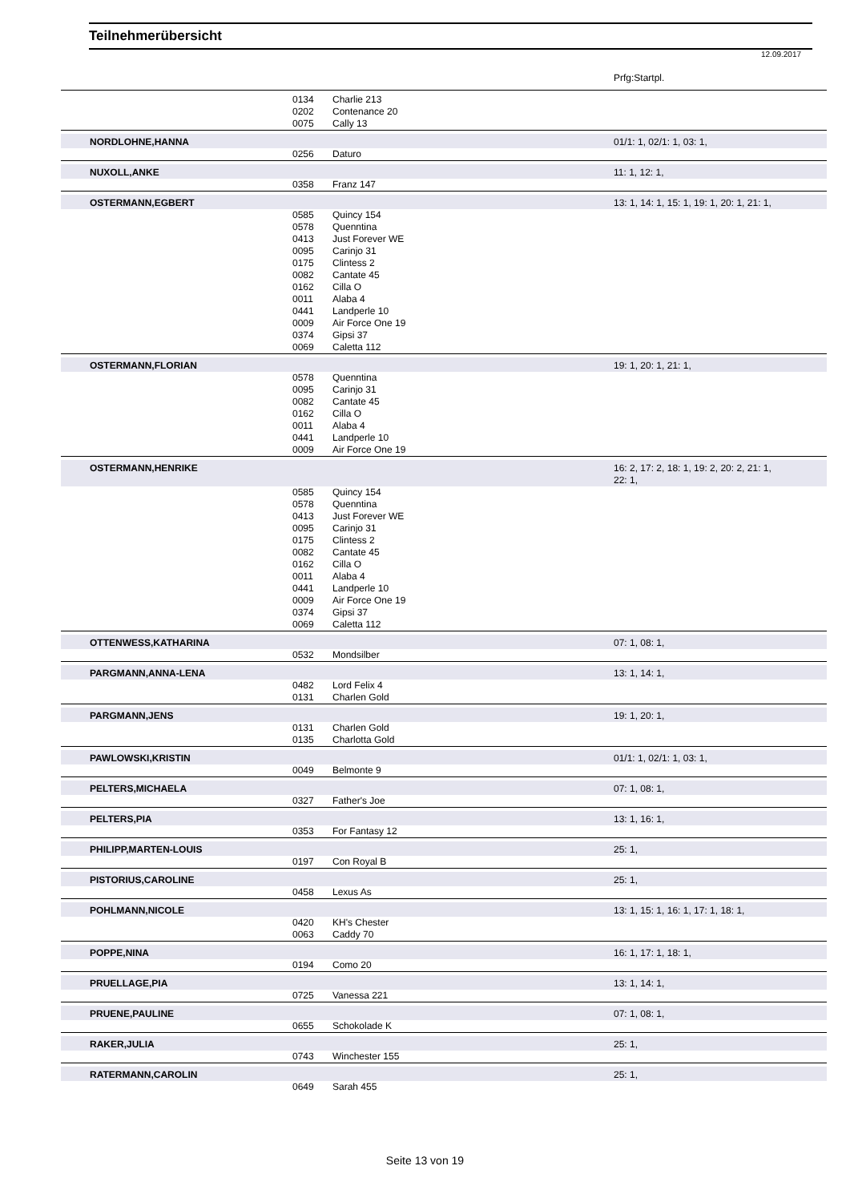Teilnehmerübersicht
12.09.2017
| | | | Prfg:Startpl. |
| | 0134 | Charlie 213 | |
| | 0202 | Contenance 20 | |
| | 0075 | Cally 13 | |
| NORDLOHNE,HANNA | | | 01/1: 1, 02/1: 1, 03: 1, |
| | 0256 | Daturo | |
| NUXOLL,ANKE | | | 11: 1, 12: 1, |
| | 0358 | Franz 147 | |
| OSTERMANN,EGBERT | | | 13: 1, 14: 1, 15: 1, 19: 1, 20: 1, 21: 1, |
| | 0585 | Quincy 154 | |
| | 0578 | Quenntina | |
| | 0413 | Just Forever WE | |
| | 0095 | Carinjo 31 | |
| | 0175 | Clintess 2 | |
| | 0082 | Cantate 45 | |
| | 0162 | Cilla O | |
| | 0011 | Alaba 4 | |
| | 0441 | Landperle 10 | |
| | 0009 | Air Force One 19 | |
| | 0374 | Gipsi 37 | |
| | 0069 | Caletta 112 | |
| OSTERMANN,FLORIAN | | | 19: 1, 20: 1, 21: 1, |
| | 0578 | Quenntina | |
| | 0095 | Carinjo 31 | |
| | 0082 | Cantate 45 | |
| | 0162 | Cilla O | |
| | 0011 | Alaba 4 | |
| | 0441 | Landperle 10 | |
| | 0009 | Air Force One 19 | |
| OSTERMANN,HENRIKE | | | 16: 2, 17: 2, 18: 1, 19: 2, 20: 2, 21: 1, 22: 1, |
| | 0585 | Quincy 154 | |
| | 0578 | Quenntina | |
| | 0413 | Just Forever WE | |
| | 0095 | Carinjo 31 | |
| | 0175 | Clintess 2 | |
| | 0082 | Cantate 45 | |
| | 0162 | Cilla O | |
| | 0011 | Alaba 4 | |
| | 0441 | Landperle 10 | |
| | 0009 | Air Force One 19 | |
| | 0374 | Gipsi 37 | |
| | 0069 | Caletta 112 | |
| OTTENWESS,KATHARINA | | | 07: 1, 08: 1, |
| | 0532 | Mondsilber | |
| PARGMANN,ANNA-LENA | | | 13: 1, 14: 1, |
| | 0482 | Lord Felix 4 | |
| | 0131 | Charlen Gold | |
| PARGMANN,JENS | | | 19: 1, 20: 1, |
| | 0131 | Charlen Gold | |
| | 0135 | Charlotta Gold | |
| PAWLOWSKI,KRISTIN | | | 01/1: 1, 02/1: 1, 03: 1, |
| | 0049 | Belmonte 9 | |
| PELTERS,MICHAELA | | | 07: 1, 08: 1, |
| | 0327 | Father's Joe | |
| PELTERS,PIA | | | 13: 1, 16: 1, |
| | 0353 | For Fantasy 12 | |
| PHILIPP,MARTEN-LOUIS | | | 25: 1, |
| | 0197 | Con Royal B | |
| PISTORIUS,CAROLINE | | | 25: 1, |
| | 0458 | Lexus As | |
| POHLMANN,NICOLE | | | 13: 1, 15: 1, 16: 1, 17: 1, 18: 1, |
| | 0420 | KH's Chester | |
| | 0063 | Caddy 70 | |
| POPPE,NINA | | | 16: 1, 17: 1, 18: 1, |
| | 0194 | Como 20 | |
| PRUELLAGE,PIA | | | 13: 1, 14: 1, |
| | 0725 | Vanessa 221 | |
| PRUENE,PAULINE | | | 07: 1, 08: 1, |
| | 0655 | Schokolade K | |
| RAKER,JULIA | | | 25: 1, |
| | 0743 | Winchester 155 | |
| RATERMANN,CAROLIN | | | 25: 1, |
| | 0649 | Sarah 455 | |
Seite 13 von 19